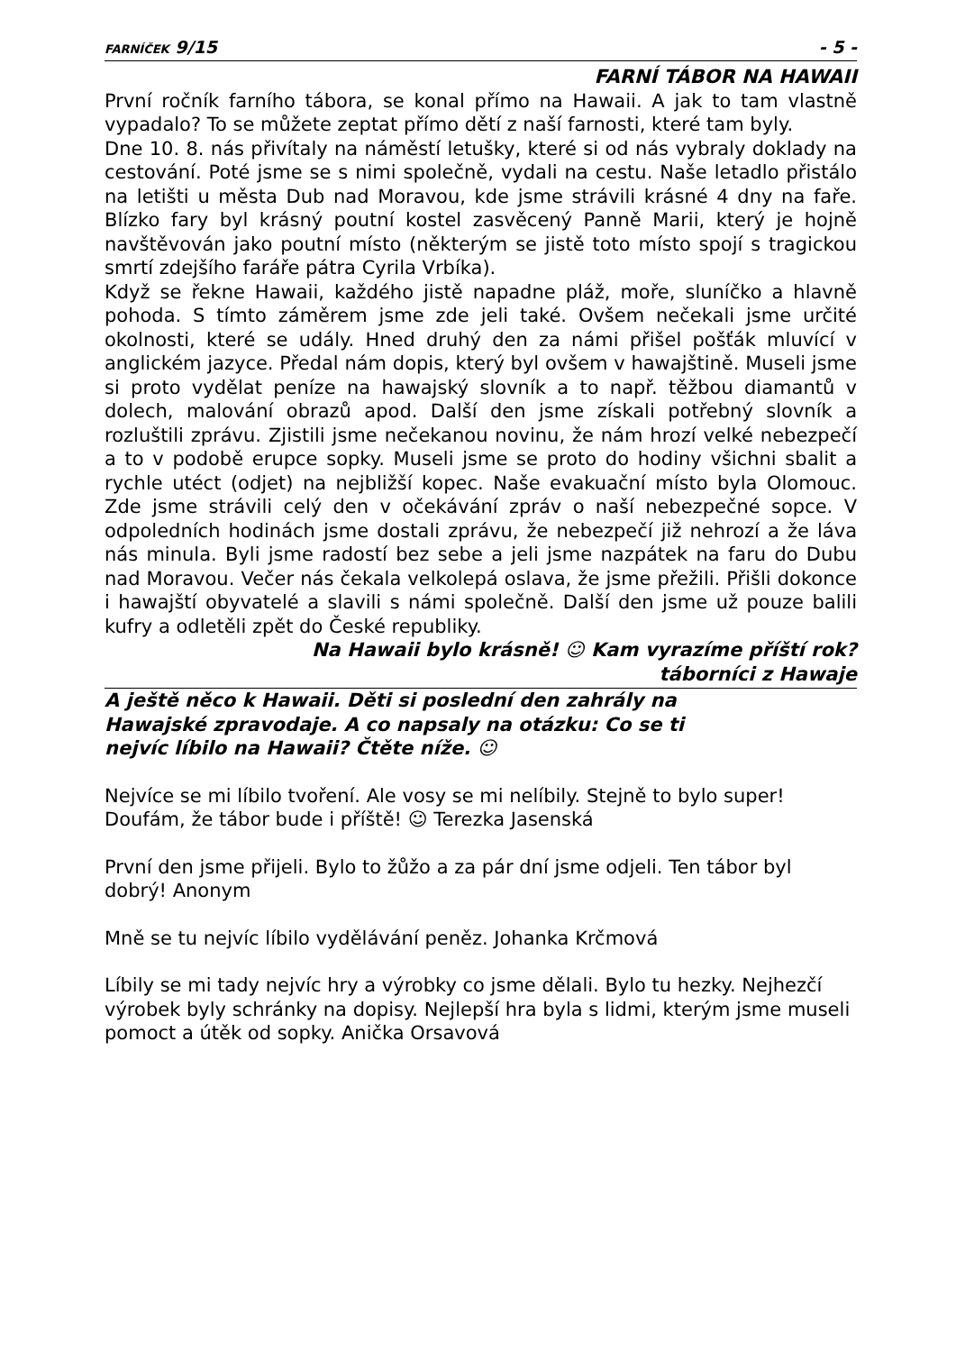FARNÍČEK 9/15 - 5 -
FARNÍ TÁBOR NA HAWAII
První ročník farního tábora, se konal přímo na Hawaii. A jak to tam vlastně vypadalo? To se můžete zeptat přímo dětí z naší farnosti, které tam byly.
Dne 10. 8. nás přivítaly na náměstí letušky, které si od nás vybraly doklady na cestování. Poté jsme se s nimi společně, vydali na cestu. Naše letadlo přistálo na letišti u města Dub nad Moravou, kde jsme strávili krásné 4 dny na faře. Blízko fary byl krásný poutní kostel zasvěcený Panně Marii, který je hojně navštěvován jako poutní místo (některým se jistě toto místo spojí s tragickou smrtí zdejšího faráře pátra Cyrila Vrbíka).
Když se řekne Hawaii, každého jistě napadne pláž, moře, sluníčko a hlavně pohoda. S tímto záměrem jsme zde jeli také. Ovšem nečekali jsme určité okolnosti, které se udály. Hned druhý den za námi přišel pošťák mluvící v anglickém jazyce. Předal nám dopis, který byl ovšem v hawajštině. Museli jsme si proto vydělat peníze na hawajský slovník a to např. těžbou diamantů v dolech, malování obrazů apod. Další den jsme získali potřebný slovník a rozluštili zprávu. Zjistili jsme nečekanou novinu, že nám hrozí velké nebezpečí a to v podobě erupce sopky. Museli jsme se proto do hodiny všichni sbalit a rychle utéct (odjet) na nejbližší kopec. Naše evakuační místo byla Olomouc. Zde jsme strávili celý den v očekávání zpráv o naší nebezpečné sopce. V odpoledních hodinách jsme dostali zprávu, že nebezpečí již nehrozí a že láva nás minula. Byli jsme radostí bez sebe a jeli jsme nazpátek na faru do Dubu nad Moravou. Večer nás čekala velkolepá oslava, že jsme přežili. Přišli dokonce i hawajští obyvatelé a slavili s námi společně. Další den jsme už pouze balili kufry a odletěli zpět do České republiky.
Na Hawaii bylo krásně! ☺ Kam vyrazíme příští rok?
táborníci z Hawaje
A ještě něco k Hawaii. Děti si poslední den zahrály na Hawajské zpravodaje. A co napsaly na otázku: Co se ti nejvíc líbilo na Hawaii? Čtěte níže. ☺
Nejvíce se mi líbilo tvoření. Ale vosy se mi nelíbily. Stejně to bylo super! Doufám, že tábor bude i příště! ☺ Terezka Jasenská
První den jsme přijeli. Bylo to žůžo a za pár dní jsme odjeli. Ten tábor byl dobrý! Anonym
Mně se tu nejvíc líbilo vydělávání peněz. Johanka Krčmová
Líbily se mi tady nejvíc hry a výrobky co jsme dělali. Bylo tu hezky. Nejhezčí výrobek byly schránky na dopisy. Nejlepší hra byla s lidmi, kterým jsme museli pomoct a útěk od sopky. Anička Orsavová